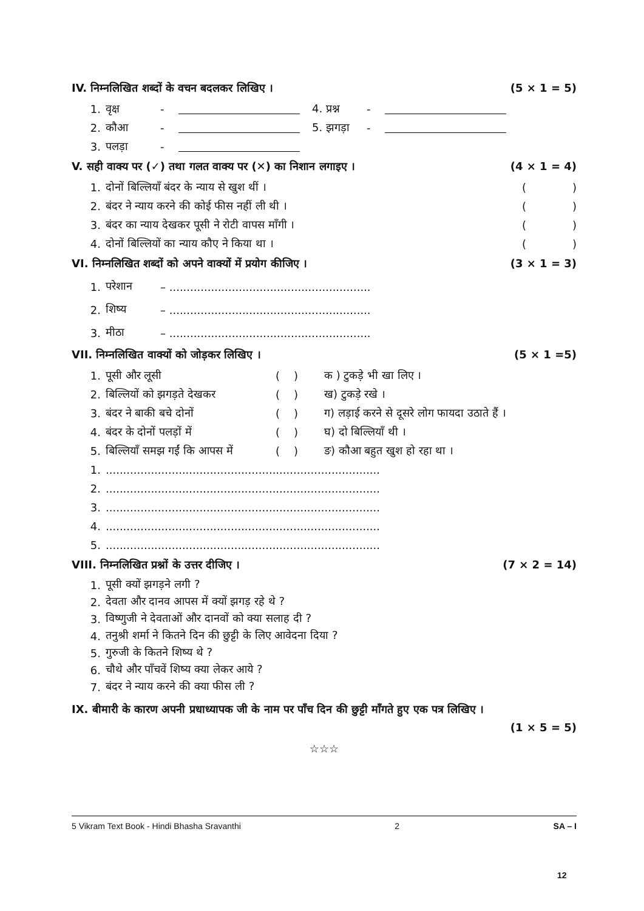IV. निम्नलिखित शब्दों के वचन बदलकर लिखिए । (5 × 1 = 5)
1. वृक्ष - 4. प्रश्न -
2. कौआ - 5. झगड़ा -
3. पलड़ा -
V. सही वाक्य पर (✓) तथा गलत वाक्य पर (✕) का निशान लगाइए । (4 × 1 = 4)
1. दोनों बिल्लियाँ बंदर के न्याय से खुश थीं । ()
2. बंदर ने न्याय करने की कोई फीस नहीं ली थी । ()
3. बंदर का न्याय देखकर पूसी ने रोटी वापस माँगी । ()
4. दोनों बिल्लियों का न्याय कौए ने किया था । ()
VI. निम्नलिखित शब्दों को अपने वाक्यों में प्रयोग कीजिए । (3 × 1 = 3)
1. परेशान – ..........................................................
2. शिष्य – ..........................................................
3. मीठा – ..........................................................
VII. निम्नलिखित वाक्यों को जोड़कर लिखिए । (5 × 1 =5)
1. पूसी और लूसी ( ) क ) टुकड़े भी खा लिए ।
2. बिल्लियों को झगड़ते देखकर ( ) ख) टुकड़े रखे ।
3. बंदर ने बाकी बचे दोनों ( ) ग) लड़ाई करने से दूसरे लोग फायदा उठाते हैं ।
4. बंदर के दोनों पलड़ों में ( ) घ) दो बिल्लियाँ थी ।
5. बिल्लियाँ समझ गईं कि आपस में ( ) ङ) कौआ बहुत खुश हो रहा था ।
1................................................................................
2................................................................................
3................................................................................
4................................................................................
5................................................................................
VIII. निम्नलिखित प्रश्नों के उत्तर दीजिए । (7 × 2 = 14)
1. पूसी क्यों झगड़ने लगी ?
2. देवता और दानव आपस में क्यों झगड़ रहे थे ?
3. विष्णुजी ने देवताओं और दानवों को क्या सलाह दी ?
4. तनुश्री शर्मा ने कितने दिन की छुट्टी के लिए आवेदना दिया ?
5. गुरुजी के कितने शिष्य थे ?
6. चौथे और पाँचवें शिष्य क्या लेकर आये ?
7. बंदर ने न्याय करने की क्या फीस ली ?
IX. बीमारी के कारण अपनी प्रधाध्यापक जी के नाम पर पाँच दिन की छुट्टी माँगते हुए एक पत्र लिखिए ।
(1 × 5 = 5)
☆☆☆
5 Vikram Text Book - Hindi Bhasha Sravanthi 2 SA – I
12